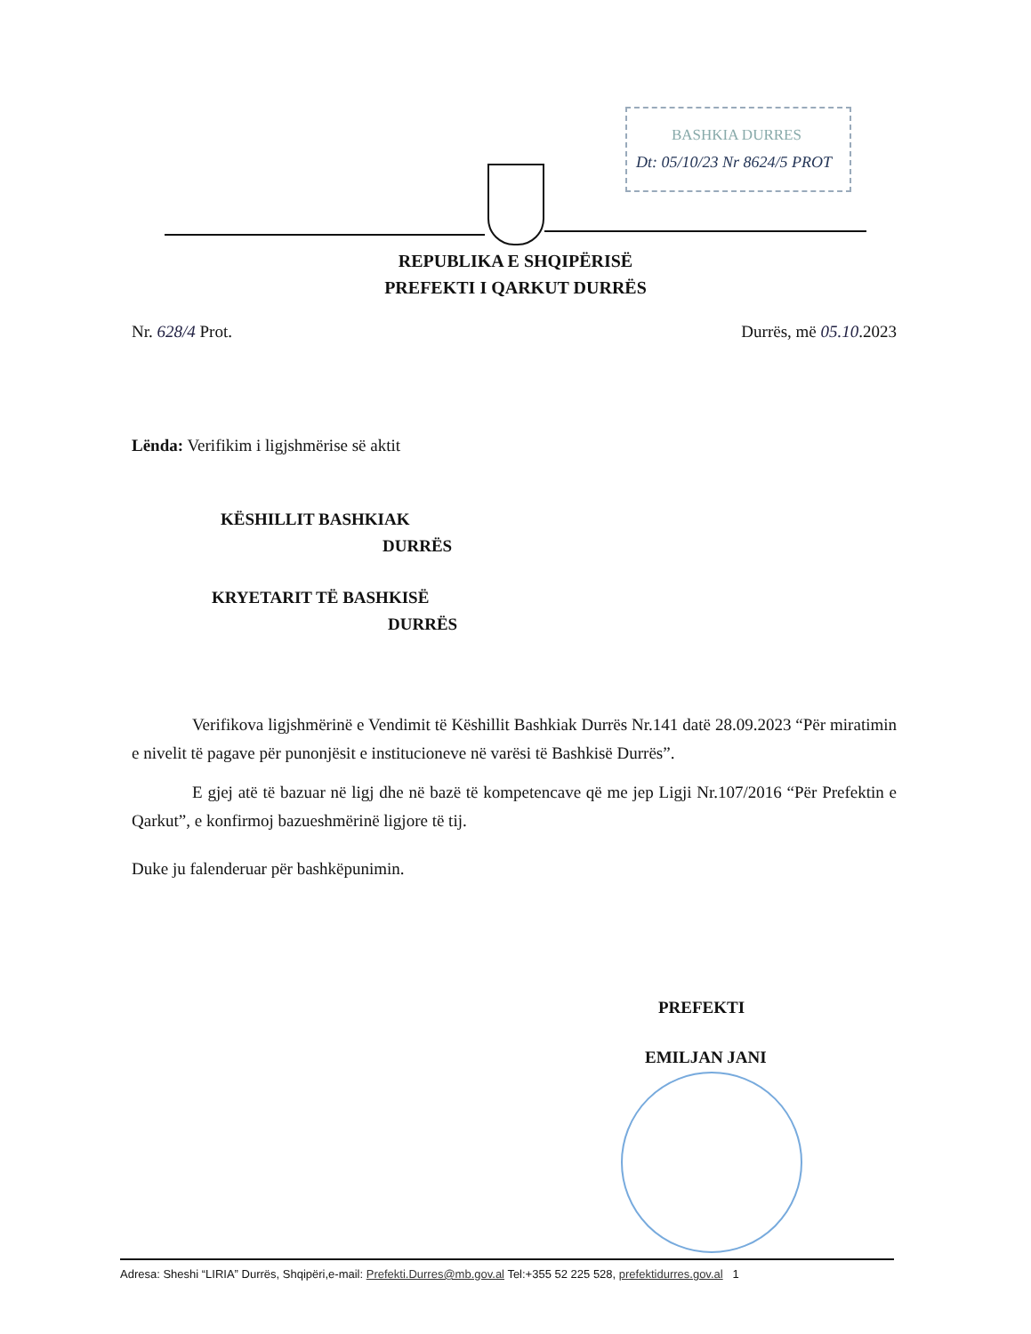BASHKIA DURRES
Dt: 05/10/23 Nr 8624/5 PROT
REPUBLIKA E SHQIPËRISË
PREFEKTI I QARKUT DURRËS
Nr. 628/4 Prot. Durrës, më 05.10.2023
Lënda: Verifikim i ligjshmërise së aktit
KËSHILLIT BASHKIAK
DURRËS
KRYETARIT TË BASHKISË
DURRËS
Verifikova ligjshmërinë e Vendimit të Këshillit Bashkiak Durrës Nr.141 datë 28.09.2023 “Për miratimin e nivelit të pagave për punonjësit e institucioneve në varësi të Bashkisë Durrës”.
E gjej atë të bazuar në ligj dhe në bazë të kompetencave që me jep Ligji Nr.107/2016 “Për Prefektin e Qarkut”, e konfirmoj bazueshmërinë ligjore të tij.
Duke ju falenderuar për bashkëpunimin.
PREFEKTI
EMILJAN JANI
Adresa: Sheshi “LIRIA” Durrës, Shqipëri,e-mail: Prefekti.Durres@mb.gov.al Tel:+355 52 225 528, prefektidurres.gov.al 1